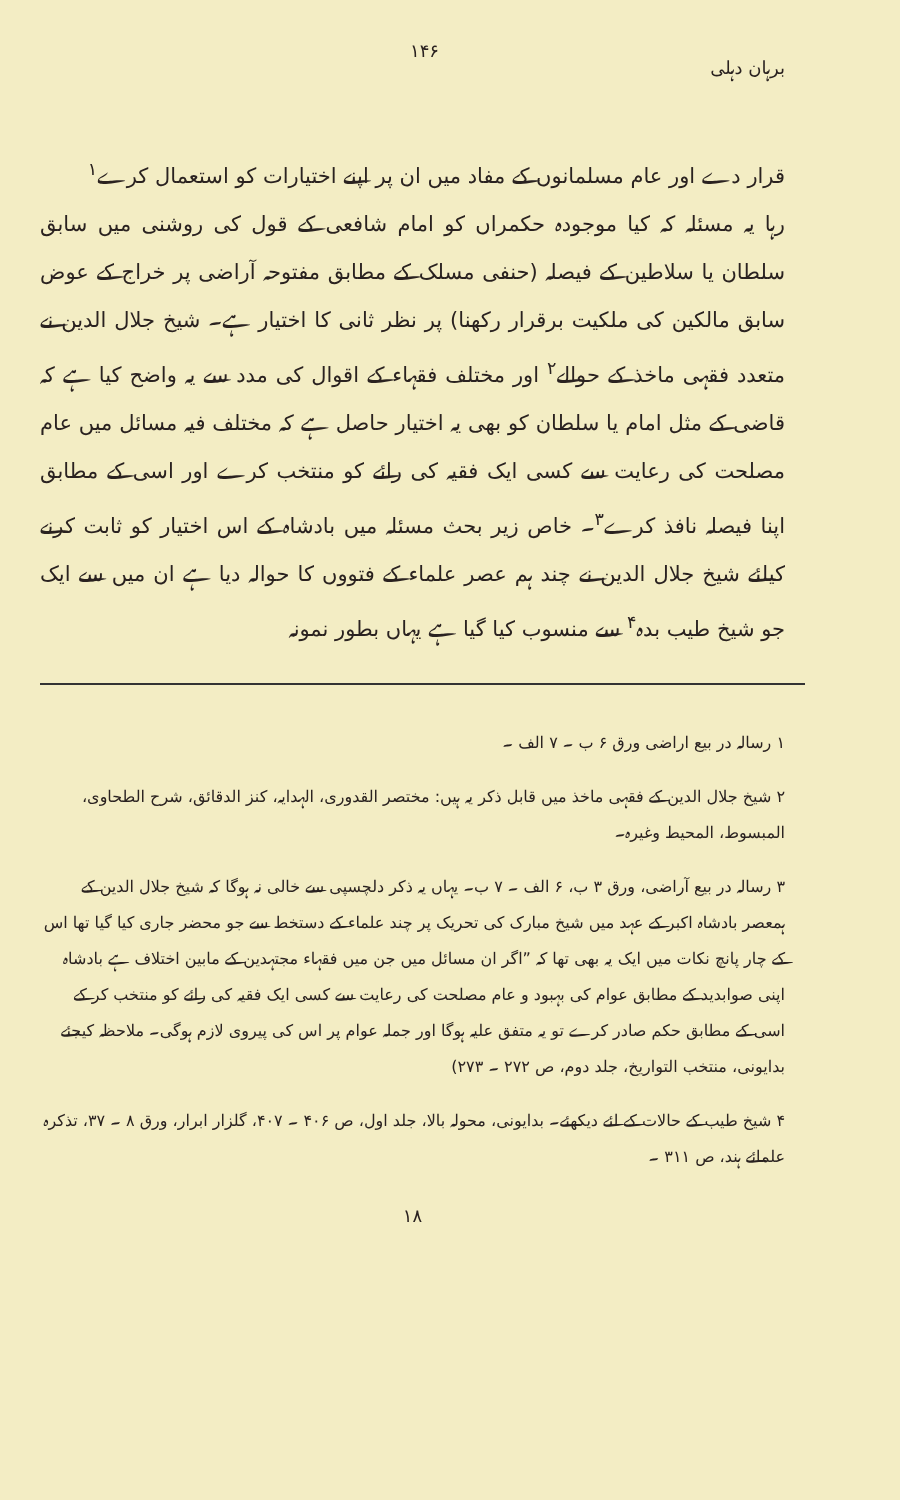برہان دہلی ۱۴۶
قرار دے اور عام مسلمانوں کے مفاد میں ان پر اپنے اختیارات کو استعمال کرے<sup>۱</sup>
رہا یہ مسئلہ کہ کیا موجودہ حکمراں کو امام شافعی کے قول کی روشنی میں سابق سلطان یا سلاطین کے فیصلہ (حنفی مسلک کے مطابق مفتوحہ آراضی پر خراج کے عوض سابق مالکین کی ملکیت برقرار رکھنا) پر نظر ثانی کا اختیار ہے۔ شیخ جلال الدین نے متعدد فقہی ماخذ کے حوالے<sup>۲</sup> اور مختلف فقہاء کے اقوال کی مدد سے یہ واضح کیا ہے کہ قاضی کے مثل امام یا سلطان کو بھی یہ اختیار حاصل ہے کہ مختلف فیہ مسائل میں عام مصلحت کی رعایت سے کسی ایک فقیہ کی رائے کو منتخب کرے اور اسی کے مطابق اپنا فیصلہ نافذ کرے<sup>۳</sup>۔ خاص زیر بحث مسئلہ میں بادشاہ کے اس اختیار کو ثابت کرنے کیلئے شیخ جلال الدین نے چند ہم عصر علماء کے فتووں کا حوالہ دیا ہے ان میں سے ایک جو شیخ طیب بدہ<sup>۴</sup> سے منسوب کیا گیا ہے یہاں بطور نمونہ
۱ رسالہ در بیع اراضی ورق ۶ ب ۔ ۷ الف ۔
۲ شیخ جلال الدین کے فقہی ماخذ میں قابل ذکر یہ ہیں: مختصر القدوری، الہدایہ، کنز الدقائق، شرح الطحاوی، المبسوط، المحیط وغیرہ۔
۳ رسالہ در بیع آراضی، ورق ۳ ب، ۶ الف ۔ ۷ ب۔ یہاں یہ ذکر دلچسپی سے خالی نہ ہوگا کہ شیخ جلال الدین کے ہمعصر بادشاہ اکبر کے عہد میں شیخ مبارک کی تحریک پر چند علماء کے دستخط سے جو محضر جاری کیا گیا تھا اس کے چار پانچ نکات میں ایک یہ بھی تھا کہ ”اگر ان مسائل میں جن میں فقہاء مجتہدین کے مابین اختلاف ہے بادشاہ اپنی صوابدید کے مطابق عوام کی بہبود و عام مصلحت کی رعایت سے کسی ایک فقیہ کی رائے کو منتخب کر کے اسی کے مطابق حکم صادر کرے تو یہ متفق علیہ ہوگا اور جملہ عوام پر اس کی پیروی لازم ہوگی۔ ملاحظہ کیجئے بدایونی، منتخب التواریخ، جلد دوم، ص ۲۷۲ ۔ ۲۷۳)
۴ شیخ طیب کے حالات کے لئے دیکھئے۔ بدایونی، محولہ بالا، جلد اول، ص ۴۰۶ ۔ ۴۰۷، گلزار ابرار، ورق ۸ ۔ ۳۷، تذکرہ علمائے ہند، ص ۳۱۱ ۔
۱۸